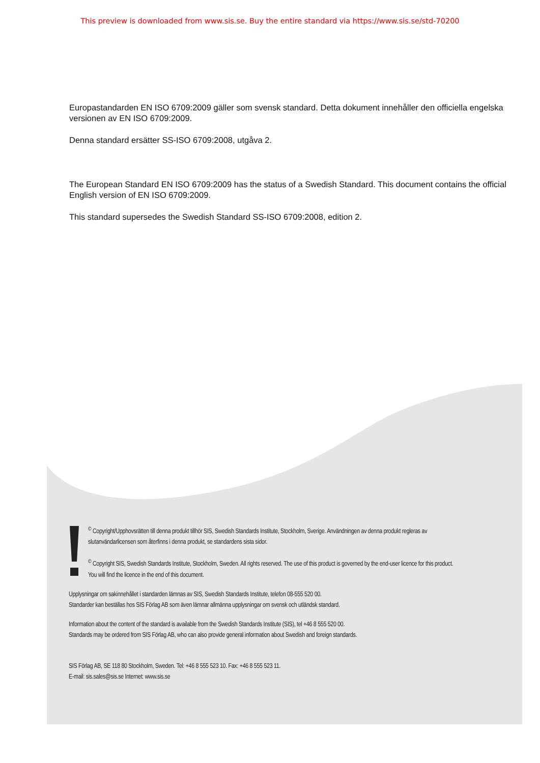This preview is downloaded from www.sis.se. Buy the entire standard via https://www.sis.se/std-70200
Europastandarden EN ISO 6709:2009 gäller som svensk standard. Detta dokument innehåller den officiella engelska versionen av EN ISO 6709:2009.
Denna standard ersätter SS-ISO 6709:2008, utgåva 2.
The European Standard EN ISO 6709:2009 has the status of a Swedish Standard. This document contains the official English version of EN ISO 6709:2009.
This standard supersedes the Swedish Standard SS-ISO 6709:2008, edition 2.
<sup>©</sup> Copyright/Upphovsrätten till denna produkt tillhör SIS, Swedish Standards Institute, Stockholm, Sverige. Användningen av denna produkt regleras av slutanvändarlicensen som återfinns i denna produkt, se standardens sista sidor.
<sup>©</sup> Copyright SIS, Swedish Standards Institute, Stockholm, Sweden. All rights reserved. The use of this product is governed by the end-user licence for this product. You will find the licence in the end of this document.
Upplysningar om sakinnehållet i standarden lämnas av SIS, Swedish Standards Institute, telefon 08-555 520 00.
Standarder kan beställas hos SIS Förlag AB som även lämnar allmänna upplysningar om svensk och utländsk standard.
Information about the content of the standard is available from the Swedish Standards Institute (SIS), tel +46 8 555 520 00.
Standards may be ordered from SIS Förlag AB, who can also provide general information about Swedish and foreign standards.
SIS Förlag AB, SE 118 80 Stockholm, Sweden. Tel: +46 8 555 523 10. Fax: +46 8 555 523 11.
E-mail: sis.sales@sis.se Internet: www.sis.se